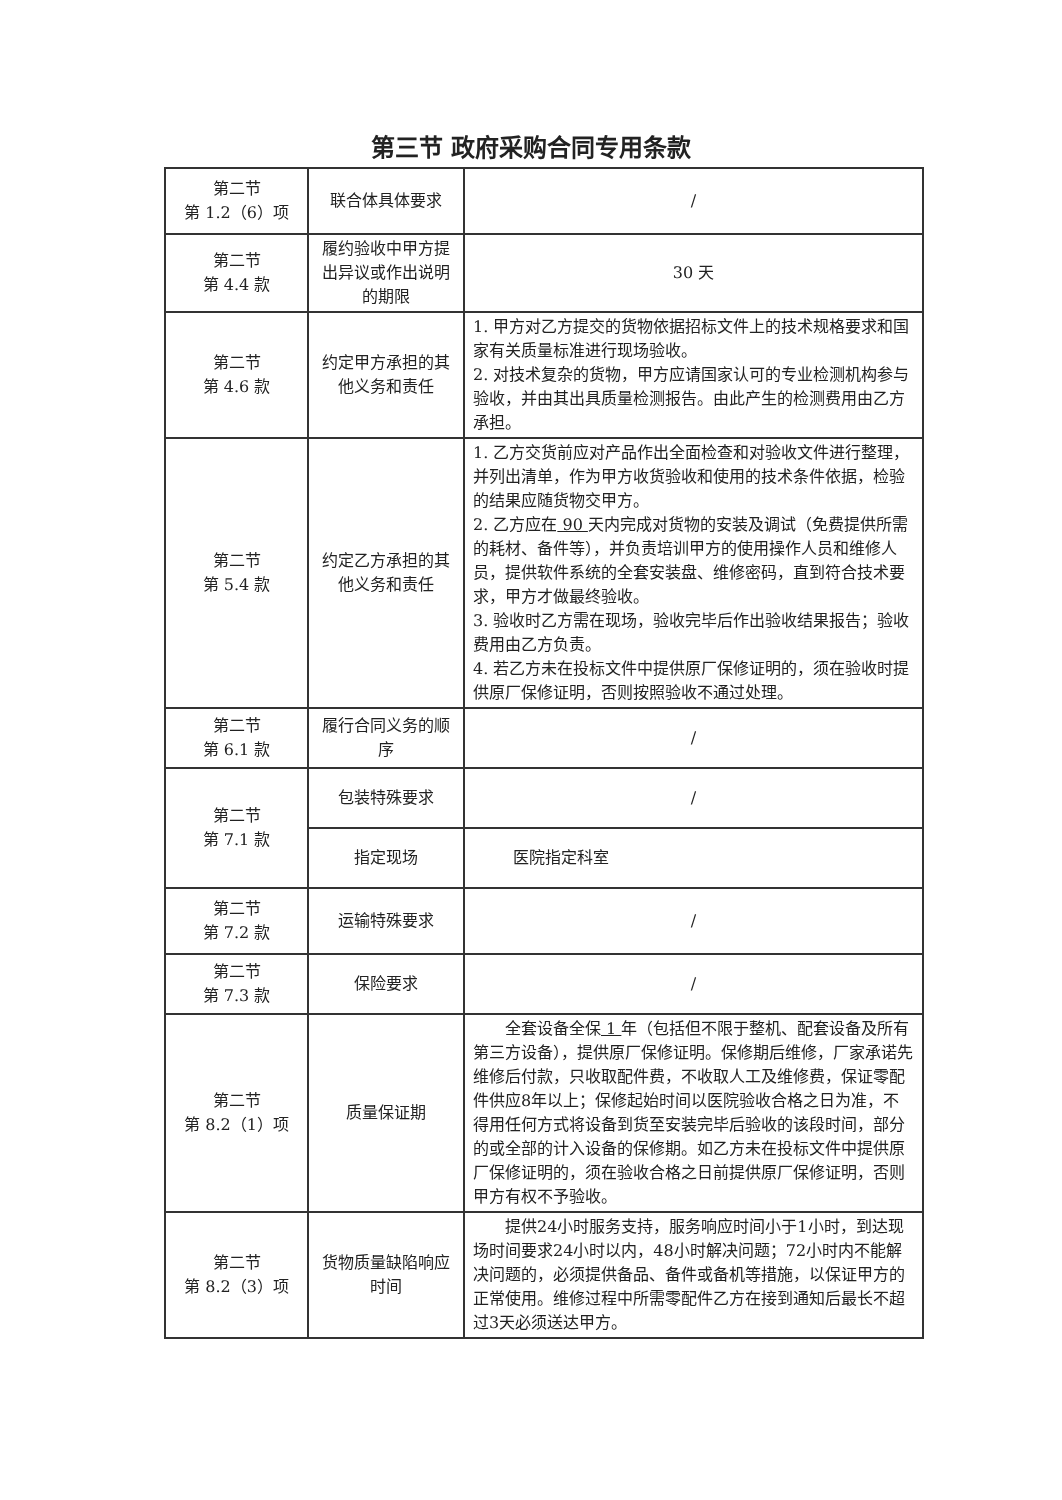第三节 政府采购合同专用条款
| 第二节 第 1.2（6）项 | 联合体具体要求 | / |
| 第二节 第 4.4 款 | 履约验收中甲方提出异议或作出说明的期限 | 30 天 |
| 第二节 第 4.6 款 | 约定甲方承担的其他义务和责任 | 1. 甲方对乙方提交的货物依据招标文件上的技术规格要求和国家有关质量标准进行现场验收。 2. 对技术复杂的货物，甲方应请国家认可的专业检测机构参与验收，并由其出具质量检测报告。由此产生的检测费用由乙方承担。 |
| 第二节 第 5.4 款 | 约定乙方承担的其他义务和责任 | 1. 乙方交货前应对产品作出全面检查和对验收文件进行整理，并列出清单，作为甲方收货验收和使用的技术条件依据，检验的结果应随货物交甲方。 2. 乙方应在 90 天内完成对货物的安装及调试（免费提供所需的耗材、备件等），并负责培训甲方的使用操作人员和维修人员，提供软件系统的全套安装盘、维修密码，直到符合技术要求，甲方才做最终验收。 3. 验收时乙方需在现场，验收完毕后作出验收结果报告；验收费用由乙方负责。 4. 若乙方未在投标文件中提供原厂保修证明的，须在验收时提供原厂保修证明，否则按照验收不通过处理。 |
| 第二节 第 6.1 款 | 履行合同义务的顺序 | / |
| 第二节 第 7.1 款 | 包装特殊要求 | / |
| | 指定现场 | 医院指定科室 |
| 第二节 第 7.2 款 | 运输特殊要求 | / |
| 第二节 第 7.3 款 | 保险要求 | / |
| 第二节 第 8.2（1）项 | 质量保证期 | 全套设备全保 1 年（包括但不限于整机、配套设备及所有第三方设备），提供原厂保修证明。保修期后维修，厂家承诺先维修后付款，只收取配件费，不收取人工及维修费，保证零配件供应8年以上；保修起始时间以医院验收合格之日为准，不得用任何方式将设备到货至安装完毕后验收的该段时间，部分的或全部的计入设备的保修期。如乙方未在投标文件中提供原厂保修证明的，须在验收合格之日前提供原厂保修证明，否则甲方有权不予验收。 |
| 第二节 第 8.2（3）项 | 货物质量缺陷响应时间 | 提供24小时服务支持，服务响应时间小于1小时，到达现场时间要求24小时以内，48小时解决问题；72小时内不能解决问题的，必须提供备品、备件或备机等措施，以保证甲方的正常使用。维修过程中所需零配件乙方在接到通知后最长不超过3天必须送达甲方。 |